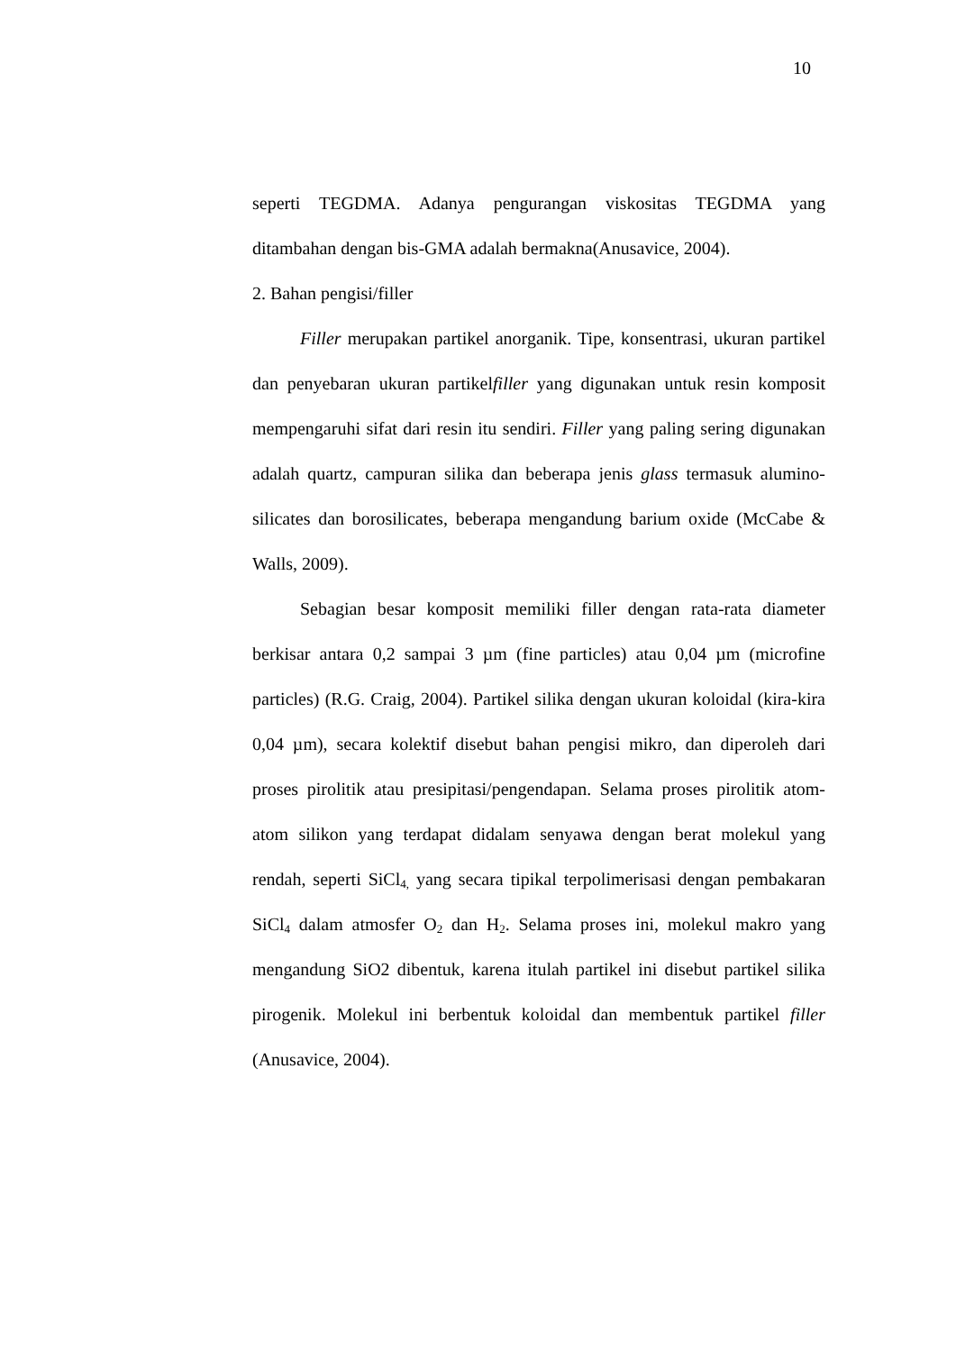10
seperti TEGDMA. Adanya pengurangan viskositas TEGDMA yang ditambahan dengan bis-GMA adalah bermakna(Anusavice, 2004).
2. Bahan pengisi/filler
Filler merupakan partikel anorganik. Tipe, konsentrasi, ukuran partikel dan penyebaran ukuran partikelfiller yang digunakan untuk resin komposit mempengaruhi sifat dari resin itu sendiri. Filler yang paling sering digunakan adalah quartz, campuran silika dan beberapa jenis glass termasuk alumino- silicates dan borosilicates, beberapa mengandung barium oxide (McCabe & Walls, 2009).
Sebagian besar komposit memiliki filler dengan rata-rata diameter berkisar antara 0,2 sampai 3 µm (fine particles) atau 0,04 µm (microfine particles) (R.G. Craig, 2004). Partikel silika dengan ukuran koloidal (kira-kira 0,04 µm), secara kolektif disebut bahan pengisi mikro, dan diperoleh dari proses pirolitik atau presipitasi/pengendapan. Selama proses pirolitik atom-atom silikon yang terdapat didalam senyawa dengan berat molekul yang rendah, seperti SiCl<sub>4,</sub> yang secara tipikal terpolimerisasi dengan pembakaran SiCl<sub>4</sub> dalam atmosfer O<sub>2</sub> dan H<sub>2</sub>. Selama proses ini, molekul makro yang mengandung SiO2 dibentuk, karena itulah partikel ini disebut partikel silika pirogenik. Molekul ini berbentuk koloidal dan membentuk partikel filler (Anusavice, 2004).